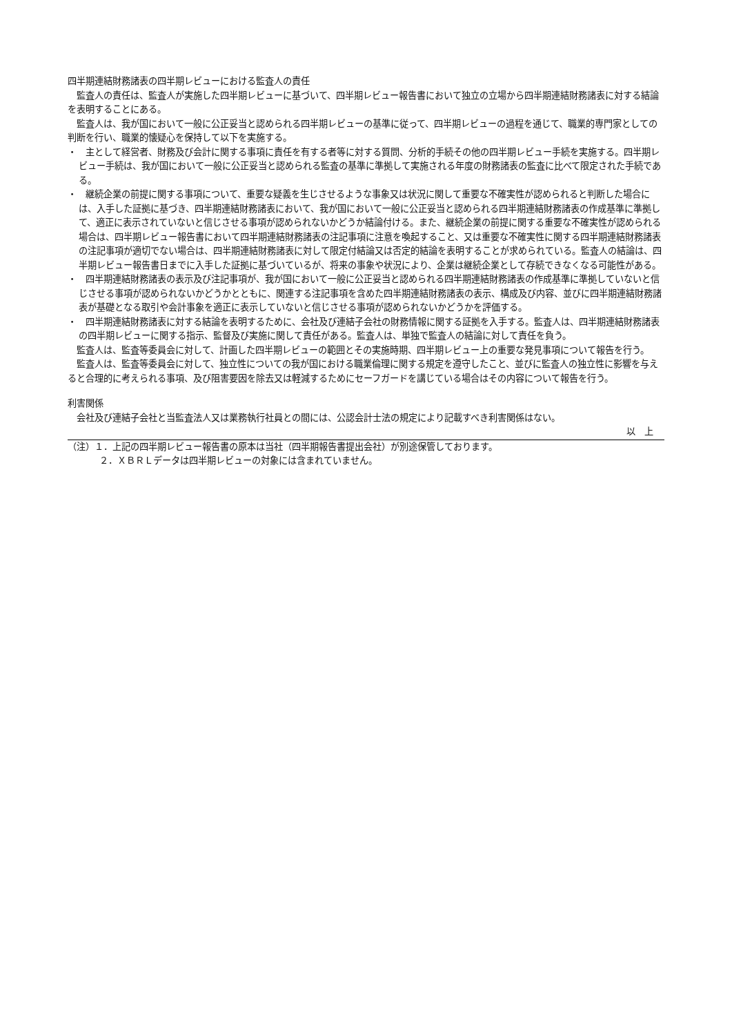四半期連結財務諸表の四半期レビューにおける監査人の責任
監査人の責任は、監査人が実施した四半期レビューに基づいて、四半期レビュー報告書において独立の立場から四半期連結財務諸表に対する結論を表明することにある。
監査人は、我が国において一般に公正妥当と認められる四半期レビューの基準に従って、四半期レビューの過程を通じて、職業的専門家としての判断を行い、職業的懐疑心を保持して以下を実施する。
・　主として経営者、財務及び会計に関する事項に責任を有する者等に対する質問、分析的手続その他の四半期レビュー手続を実施する。四半期レビュー手続は、我が国において一般に公正妥当と認められる監査の基準に準拠して実施される年度の財務諸表の監査に比べて限定された手続である。
・　継続企業の前提に関する事項について、重要な疑義を生じさせるような事象又は状況に関して重要な不確実性が認められると判断した場合には、入手した証拠に基づき、四半期連結財務諸表において、我が国において一般に公正妥当と認められる四半期連結財務諸表の作成基準に準拠して、適正に表示されていないと信じさせる事項が認められないかどうか結論付ける。また、継続企業の前提に関する重要な不確実性が認められる場合は、四半期レビュー報告書において四半期連結財務諸表の注記事項に注意を喚起すること、又は重要な不確実性に関する四半期連結財務諸表の注記事項が適切でない場合は、四半期連結財務諸表に対して限定付結論又は否定的結論を表明することが求められている。監査人の結論は、四半期レビュー報告書日までに入手した証拠に基づいているが、将来の事象や状況により、企業は継続企業として存続できなくなる可能性がある。
・　四半期連結財務諸表の表示及び注記事項が、我が国において一般に公正妥当と認められる四半期連結財務諸表の作成基準に準拠していないと信じさせる事項が認められないかどうかとともに、関連する注記事項を含めた四半期連結財務諸表の表示、構成及び内容、並びに四半期連結財務諸表が基礎となる取引や会計事象を適正に表示していないと信じさせる事項が認められないかどうかを評価する。
・　四半期連結財務諸表に対する結論を表明するために、会社及び連結子会社の財務情報に関する証拠を入手する。監査人は、四半期連結財務諸表の四半期レビューに関する指示、監督及び実施に関して責任がある。監査人は、単独で監査人の結論に対して責任を負う。
監査人は、監査等委員会に対して、計画した四半期レビューの範囲とその実施時期、四半期レビュー上の重要な発見事項について報告を行う。
監査人は、監査等委員会に対して、独立性についての我が国における職業倫理に関する規定を遵守したこと、並びに監査人の独立性に影響を与えると合理的に考えられる事項、及び阻害要因を除去又は軽減するためにセーフガードを講じている場合はその内容について報告を行う。
利害関係
会社及び連結子会社と当監査法人又は業務執行社員との間には、公認会計士法の規定により記載すべき利害関係はない。
以　上
（注）１．上記の四半期レビュー報告書の原本は当社（四半期報告書提出会社）が別途保管しております。
２．ＸＢＲＬデータは四半期レビューの対象には含まれていません。